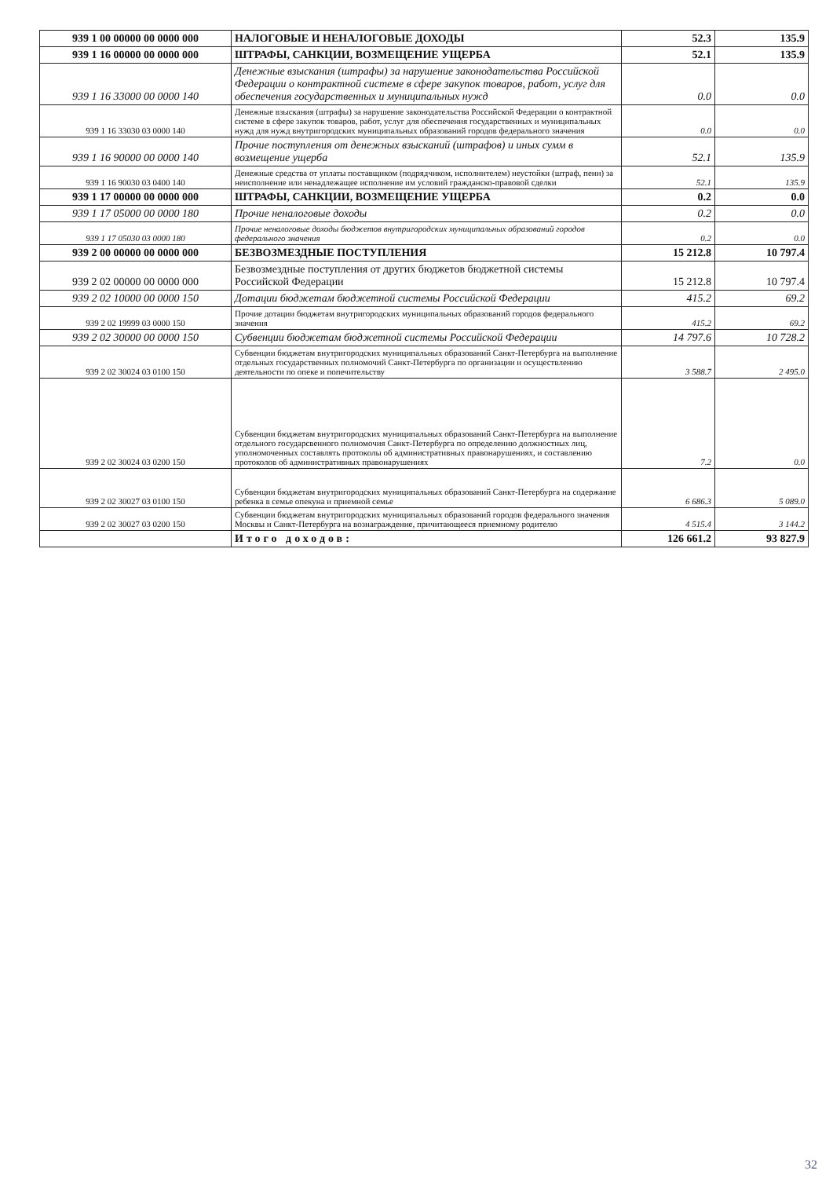| 939 1 00 00000 00 0000 000 | НАЛОГОВЫЕ И НЕНАЛОГОВЫЕ ДОХОДЫ | 52.3 | 135.9 |
| 939 1 16 00000 00 0000 000 | ШТРАФЫ, САНКЦИИ, ВОЗМЕЩЕНИЕ УЩЕРБА | 52.1 | 135.9 |
| 939 1 16 33000 00 0000 140 | Денежные взыскания (штрафы) за нарушение законодательства Российской Федерации о контрактной системе в сфере закупок товаров, работ, услуг для обеспечения государственных и муниципальных нужд | 0.0 | 0.0 |
| 939 1 16 33030 03 0000 140 | Денежные взыскания (штрафы) за нарушение законодательства Российской Федерации о контрактной системе в сфере закупок товаров, работ, услуг для обеспечения государственных и муниципальных нужд для нужд внутригородских муниципальных образований городов федерального значения | 0.0 | 0.0 |
| 939 1 16 90000 00 0000 140 | Прочие поступления от денежных взысканий (штрафов) и иных сумм в возмещение ущерба | 52.1 | 135.9 |
| 939 1 16 90030 03 0400 140 | Денежные средства от уплаты поставщиком (подрядчиком, исполнителем) неустойки (штраф, пени) за неисполнение или ненадлежащее исполнение им условий гражданско-правовой сделки | 52.1 | 135.9 |
| 939 1 17 00000 00 0000 000 | ШТРАФЫ, САНКЦИИ, ВОЗМЕЩЕНИЕ УЩЕРБА | 0.2 | 0.0 |
| 939 1 17 05000 00 0000 180 | Прочие неналоговые доходы | 0.2 | 0.0 |
| 939 1 17 05030 03 0000 180 | Прочие неналоговые доходы бюджетов внутригородских муниципальных образований городов федерального значения | 0.2 | 0.0 |
| 939 2 00 00000 00 0000 000 | БЕЗВОЗМЕЗДНЫЕ ПОСТУПЛЕНИЯ | 15 212.8 | 10 797.4 |
| 939 2 02 00000 00 0000 000 | Безвозмездные поступления от других бюджетов бюджетной системы Российской Федерации | 15 212.8 | 10 797.4 |
| 939 2 02 10000 00 0000 150 | Дотации бюджетам бюджетной системы Российской Федерации | 415.2 | 69.2 |
| 939 2 02 19999 03 0000 150 | Прочие дотации бюджетам внутригородских муниципальных образований городов федерального значения | 415.2 | 69.2 |
| 939 2 02 30000 00 0000 150 | Субвенции бюджетам бюджетной системы Российской Федерации | 14 797.6 | 10 728.2 |
| 939 2 02 30024 03 0100 150 | Субвенции бюджетам внутригородских муниципальных образований Санкт-Петербурга на выполнение отдельных государственных полномочий Санкт-Петербурга по организации и осуществлению деятельности по опеке и попечительству | 3 588.7 | 2 495.0 |
| 939 2 02 30024 03 0200 150 | Субвенции бюджетам внутригородских муниципальных образований Санкт-Петербурга на выполнение отдельного государсвенного полномочия Санкт-Петербурга по определению должностных лиц, уполномоченных составлять протоколы об административных правонарушениях, и составлению протоколов об административных правонарушениях | 7.2 | 0.0 |
| 939 2 02 30027 03 0100 150 | Субвенции бюджетам внутригородских муниципальных образований Санкт-Петербурга на содержание ребенка в семье опекуна и приемной семье | 6 686.3 | 5 089.0 |
| 939 2 02 30027 03 0200 150 | Субвенции бюджетам внутригородских муниципальных образований городов федерального значения Москвы и Санкт-Петербурга на вознаграждение, причитающееся приемному родителю | 4 515.4 | 3 144.2 |
| | Итого доходов: | 126 661.2 | 93 827.9 |
32